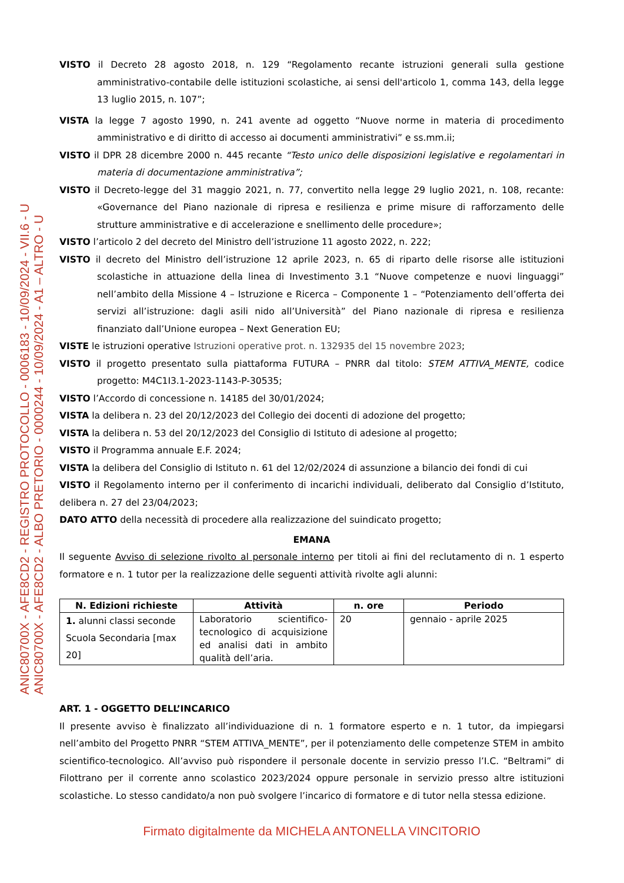ANIC80700X - AFE8CD2 - REGISTRO PROTOCOLLO - 0006183 - 10/09/2024 - VII.6 - U
ANIC80700X - AFE8CD2 - ALBO PRETORIO - 0000244 - 10/09/2024 - A1 – ALTRO - U
VISTO il Decreto 28 agosto 2018, n. 129 “Regolamento recante istruzioni generali sulla gestione amministrativo-contabile delle istituzioni scolastiche, ai sensi dell'articolo 1, comma 143, della legge 13 luglio 2015, n. 107”;
VISTA la legge 7 agosto 1990, n. 241 avente ad oggetto “Nuove norme in materia di procedimento amministrativo e di diritto di accesso ai documenti amministrativi” e ss.mm.ii;
VISTO il DPR 28 dicembre 2000 n. 445 recante “Testo unico delle disposizioni legislative e regolamentari in materia di documentazione amministrativa”;
VISTO il Decreto-legge del 31 maggio 2021, n. 77, convertito nella legge 29 luglio 2021, n. 108, recante: «Governance del Piano nazionale di ripresa e resilienza e prime misure di rafforzamento delle strutture amministrative e di accelerazione e snellimento delle procedure»;
VISTO l’articolo 2 del decreto del Ministro dell’istruzione 11 agosto 2022, n. 222;
VISTO il decreto del Ministro dell’istruzione 12 aprile 2023, n. 65 di riparto delle risorse alle istituzioni scolastiche in attuazione della linea di Investimento 3.1 “Nuove competenze e nuovi linguaggi” nell’ambito della Missione 4 – Istruzione e Ricerca – Componente 1 – “Potenziamento dell’offerta dei servizi all’istruzione: dagli asili nido all’Università” del Piano nazionale di ripresa e resilienza finanziato dall’Unione europea – Next Generation EU;
VISTE le istruzioni operative Istruzioni operative prot. n. 132935 del 15 novembre 2023;
VISTO il progetto presentato sulla piattaforma FUTURA – PNRR dal titolo: STEM ATTIVA_MENTE, codice progetto: M4C1I3.1-2023-1143-P-30535;
VISTO l’Accordo di concessione n. 14185 del 30/01/2024;
VISTA la delibera n. 23 del 20/12/2023 del Collegio dei docenti di adozione del progetto;
VISTA la delibera n. 53 del 20/12/2023 del Consiglio di Istituto di adesione al progetto;
VISTO il Programma annuale E.F. 2024;
VISTA la delibera del Consiglio di Istituto n. 61 del 12/02/2024 di assunzione a bilancio dei fondi di cui
VISTO il Regolamento interno per il conferimento di incarichi individuali, deliberato dal Consiglio d’Istituto, delibera n. 27 del 23/04/2023;
DATO ATTO della necessità di procedere alla realizzazione del suindicato progetto;
EMANA
Il seguente Avviso di selezione rivolto al personale interno per titoli ai fini del reclutamento di n. 1 esperto formatore e n. 1 tutor per la realizzazione delle seguenti attività rivolte agli alunni:
| N. Edizioni richieste | Attività | n. ore | Periodo |
| --- | --- | --- | --- |
| 1. alunni classi seconde Scuola Secondaria [max 20] | Laboratorio scientifico-tecnologico di acquisizione ed analisi dati in ambito qualità dell’aria. | 20 | gennaio - aprile 2025 |
ART. 1 - OGGETTO DELL’INCARICO
Il presente avviso è finalizzato all’individuazione di n. 1 formatore esperto e n. 1 tutor, da impiegarsi nell’ambito del Progetto PNRR “STEM ATTIVA_MENTE”, per il potenziamento delle competenze STEM in ambito scientifico-tecnologico. All’avviso può rispondere il personale docente in servizio presso l’I.C. “Beltrami” di Filottrano per il corrente anno scolastico 2023/2024 oppure personale in servizio presso altre istituzioni scolastiche. Lo stesso candidato/a non può svolgere l’incarico di formatore e di tutor nella stessa edizione.
Firmato digitalmente da MICHELA ANTONELLA VINCITORIO